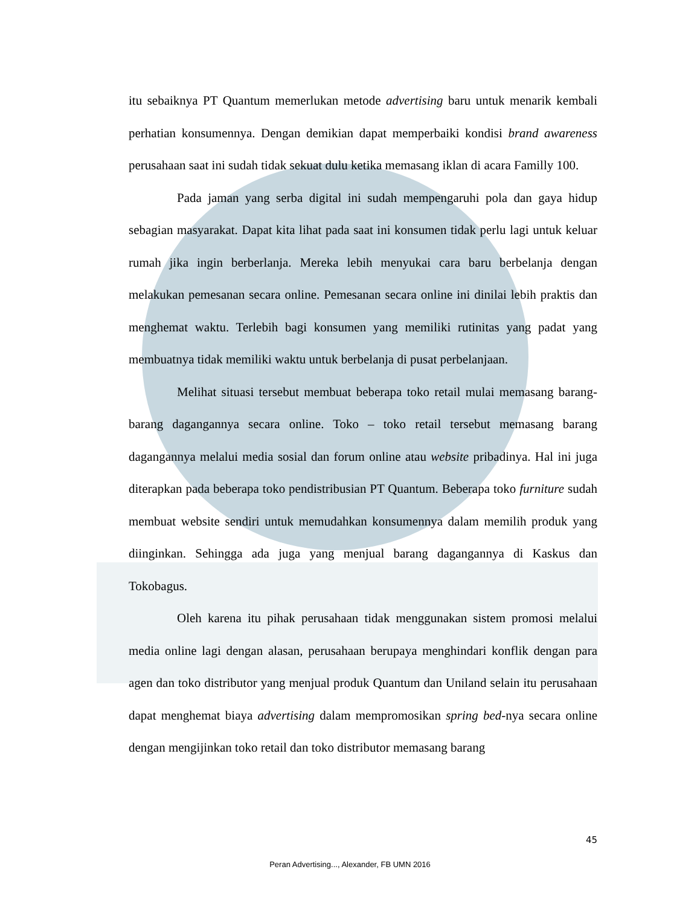itu sebaiknya PT Quantum memerlukan metode advertising baru untuk menarik kembali perhatian konsumennya. Dengan demikian dapat memperbaiki kondisi brand awareness perusahaan saat ini sudah tidak sekuat dulu ketika memasang iklan di acara Familly 100.
Pada jaman yang serba digital ini sudah mempengaruhi pola dan gaya hidup sebagian masyarakat. Dapat kita lihat pada saat ini konsumen tidak perlu lagi untuk keluar rumah jika ingin berberlanja. Mereka lebih menyukai cara baru berbelanja dengan melakukan pemesanan secara online. Pemesanan secara online ini dinilai lebih praktis dan menghemat waktu. Terlebih bagi konsumen yang memiliki rutinitas yang padat yang membuatnya tidak memiliki waktu untuk berbelanja di pusat perbelanjaan.
Melihat situasi tersebut membuat beberapa toko retail mulai memasang barang-barang dagangannya secara online. Toko – toko retail tersebut memasang barang dagangannya melalui media sosial dan forum online atau website pribadinya. Hal ini juga diterapkan pada beberapa toko pendistribusian PT Quantum. Beberapa toko furniture sudah membuat website sendiri untuk memudahkan konsumennya dalam memilih produk yang diinginkan. Sehingga ada juga yang menjual barang dagangannya di Kaskus dan Tokobagus.
Oleh karena itu pihak perusahaan tidak menggunakan sistem promosi melalui media online lagi dengan alasan, perusahaan berupaya menghindari konflik dengan para agen dan toko distributor yang menjual produk Quantum dan Uniland selain itu perusahaan dapat menghemat biaya advertising dalam mempromosikan spring bed-nya secara online dengan mengijinkan toko retail dan toko distributor memasang barang
45
Peran Advertising..., Alexander, FB UMN 2016